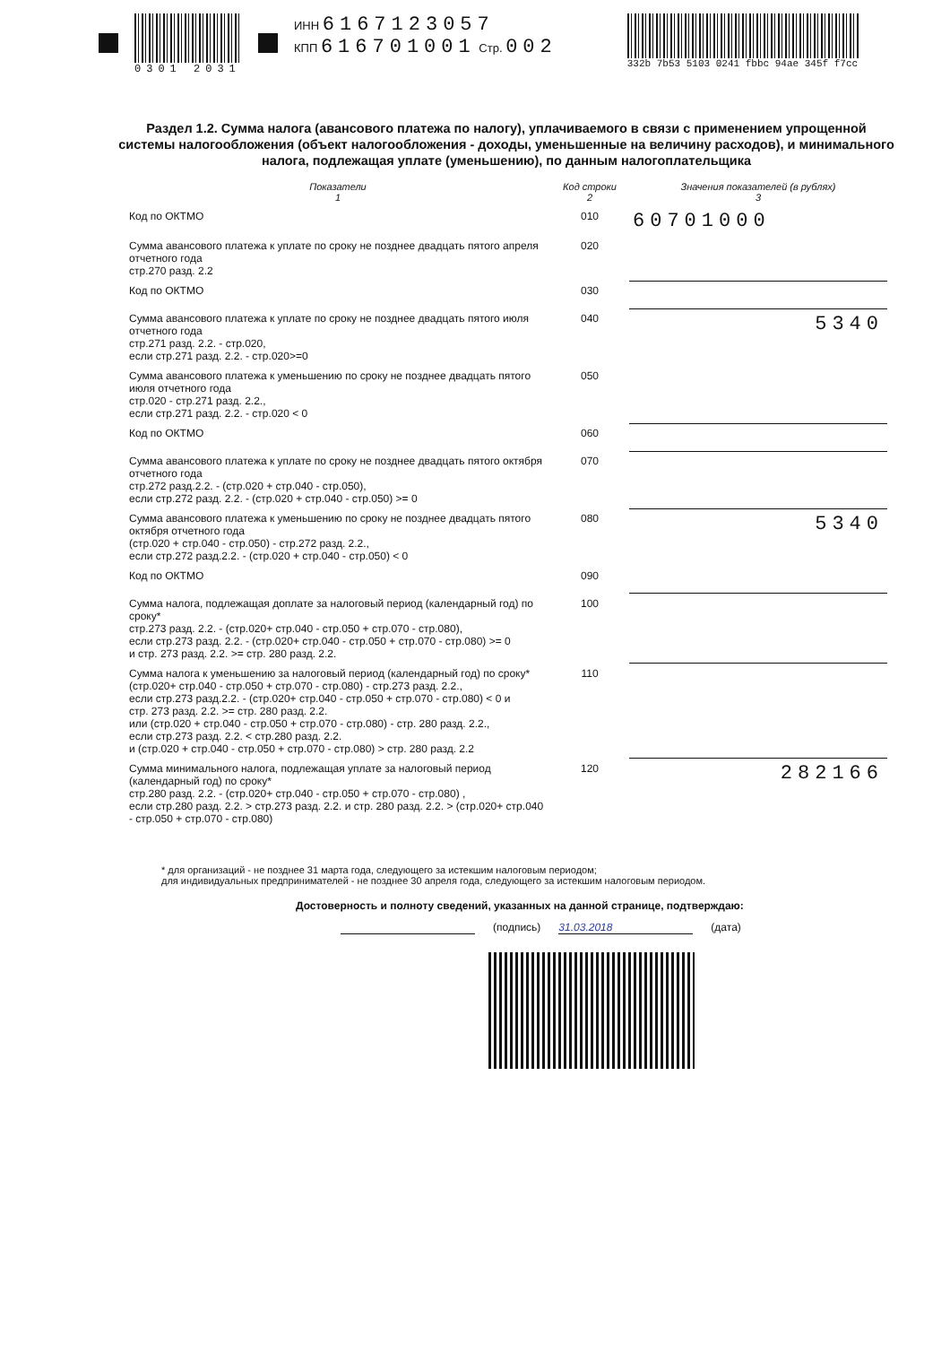0301 2031 ИНН 6167123057
КПП 616701001 Стр. 002
332b 7b53 5103 0241 fbbc 94ae 345f f7cc
Раздел 1.2. Сумма налога (авансового платежа по налогу), уплачиваемого в связи с применением упрощенной системы налогообложения (объект налогообложения - доходы, уменьшенные на величину расходов), и минимального налога, подлежащая уплате (уменьшению), по данным налогоплательщика
| Показатели 1 | Код строки 2 | Значения показателей (в рублях) 3 |
| --- | --- | --- |
| Код по ОКТМО | 010 | 60701000 |
| Сумма авансового платежа к уплате по сроку не позднее двадцать пятого апреля отчетного года стр.270 разд. 2.2 | 020 | |
| Код по ОКТМО | 030 | |
| Сумма авансового платежа к уплате по сроку не позднее двадцать пятого июля отчетного года стр.271 разд. 2.2. - стр.020, если стр.271 разд. 2.2. - стр.020>=0 | 040 | 5340 |
| Сумма авансового платежа к уменьшению по сроку не позднее двадцать пятого июля отчетного года стр.020 - стр.271 разд. 2.2., если стр.271 разд. 2.2. - стр.020 < 0 | 050 | |
| Код по ОКТМО | 060 | |
| Сумма авансового платежа к уплате по сроку не позднее двадцать пятого октября отчетного года стр.272 разд.2.2. - (стр.020 + стр.040 - стр.050), если стр.272 разд. 2.2. - (стр.020 + стр.040 - стр.050) >= 0 | 070 | |
| Сумма авансового платежа к уменьшению по сроку не позднее двадцать пятого октября отчетного года (стр.020 + стр.040 - стр.050) - стр.272 разд. 2.2., если стр.272 разд.2.2. - (стр.020 + стр.040 - стр.050) < 0 | 080 | 5340 |
| Код по ОКТМО | 090 | |
| Сумма налога, подлежащая доплате за налоговый период (календарный год) по сроку* стр.273 разд. 2.2. - (стр.020+ стр.040 - стр.050 + стр.070 - стр.080), если стр.273 разд. 2.2. - (стр.020+ стр.040 - стр.050 + стр.070 - стр.080) >= 0 и стр. 273 разд. 2.2. >= стр. 280 разд. 2.2. | 100 | |
| Сумма налога к уменьшению за налоговый период (календарный год) по сроку* (стр.020+ стр.040 - стр.050 + стр.070 - стр.080) - стр.273 разд. 2.2., если стр.273 разд.2.2. - (стр.020+ стр.040 - стр.050 + стр.070 - стр.080) < 0 и стр. 273 разд. 2.2. >= стр. 280 разд. 2.2. или (стр.020 + стр.040 - стр.050 + стр.070 - стр.080) - стр. 280 разд. 2.2., если стр.273 разд. 2.2. < стр.280 разд. 2.2. и (стр.020 + стр.040 - стр.050 + стр.070 - стр.080) > стр. 280 разд. 2.2 | 110 | |
| Сумма минимального налога, подлежащая уплате за налоговый период (календарный год) по сроку* стр.280 разд. 2.2. - (стр.020+ стр.040 - стр.050 + стр.070 - стр.080) , если стр.280 разд. 2.2. > стр.273 разд. 2.2. и стр. 280 разд. 2.2. > (стр.020+ стр.040 - стр.050 + стр.070 - стр.080) | 120 | 282166 |
* для организаций - не позднее 31 марта года, следующего за истекшим налоговым периодом;
для индивидуальных предпринимателей - не позднее 30 апреля года, следующего за истекшим налоговым периодом.
Достоверность и полноту сведений, указанных на данной странице, подтверждаю:
(подпись) 31.03.2018 (дата)